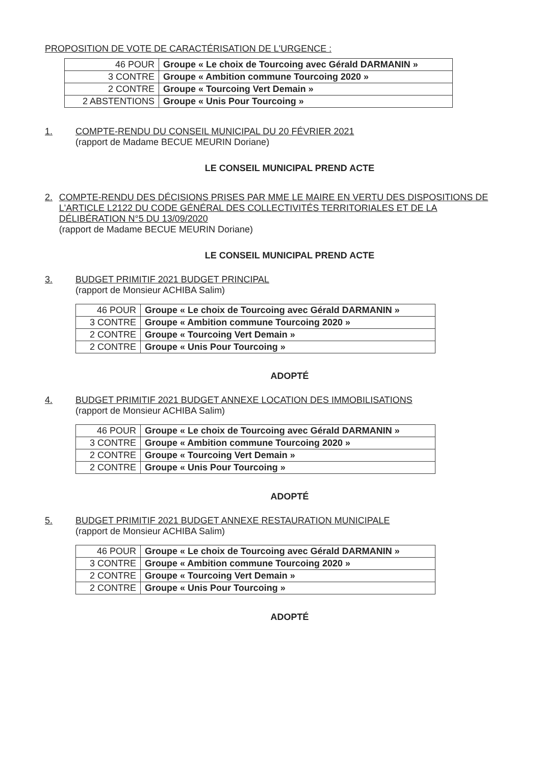PROPOSITION DE VOTE DE CARACTÉRISATION DE L'URGENCE :
| 46 POUR | Groupe « Le choix de Tourcoing avec Gérald DARMANIN » |
| 3 CONTRE | Groupe « Ambition commune Tourcoing 2020 » |
| 2 CONTRE | Groupe « Tourcoing Vert Demain » |
| 2 ABSTENTIONS | Groupe « Unis Pour Tourcoing » |
1. COMPTE-RENDU DU CONSEIL MUNICIPAL DU 20 FÉVRIER 2021
(rapport de Madame BECUE MEURIN Doriane)
LE CONSEIL MUNICIPAL PREND ACTE
2. COMPTE-RENDU DES DÉCISIONS PRISES PAR MME LE MAIRE EN VERTU DES DISPOSITIONS DE L'ARTICLE L2122 DU CODE GÉNÉRAL DES COLLECTIVITÉS TERRITORIALES ET DE LA DÉLIBÉRATION N°5 DU 13/09/2020
(rapport de Madame BECUE MEURIN Doriane)
LE CONSEIL MUNICIPAL PREND ACTE
3. BUDGET PRIMITIF 2021 BUDGET PRINCIPAL
(rapport de Monsieur ACHIBA Salim)
| 46 POUR | Groupe « Le choix de Tourcoing avec Gérald DARMANIN » |
| 3 CONTRE | Groupe « Ambition commune Tourcoing 2020 » |
| 2 CONTRE | Groupe « Tourcoing Vert Demain » |
| 2 CONTRE | Groupe « Unis Pour Tourcoing » |
ADOPTÉ
4. BUDGET PRIMITIF 2021 BUDGET ANNEXE LOCATION DES IMMOBILISATIONS
(rapport de Monsieur ACHIBA Salim)
| 46 POUR | Groupe « Le choix de Tourcoing avec Gérald DARMANIN » |
| 3 CONTRE | Groupe « Ambition commune Tourcoing 2020 » |
| 2 CONTRE | Groupe « Tourcoing Vert Demain » |
| 2 CONTRE | Groupe « Unis Pour Tourcoing » |
ADOPTÉ
5. BUDGET PRIMITIF 2021 BUDGET ANNEXE RESTAURATION MUNICIPALE
(rapport de Monsieur ACHIBA Salim)
| 46 POUR | Groupe « Le choix de Tourcoing avec Gérald DARMANIN » |
| 3 CONTRE | Groupe « Ambition commune Tourcoing 2020 » |
| 2 CONTRE | Groupe « Tourcoing Vert Demain » |
| 2 CONTRE | Groupe « Unis Pour Tourcoing » |
ADOPTÉ